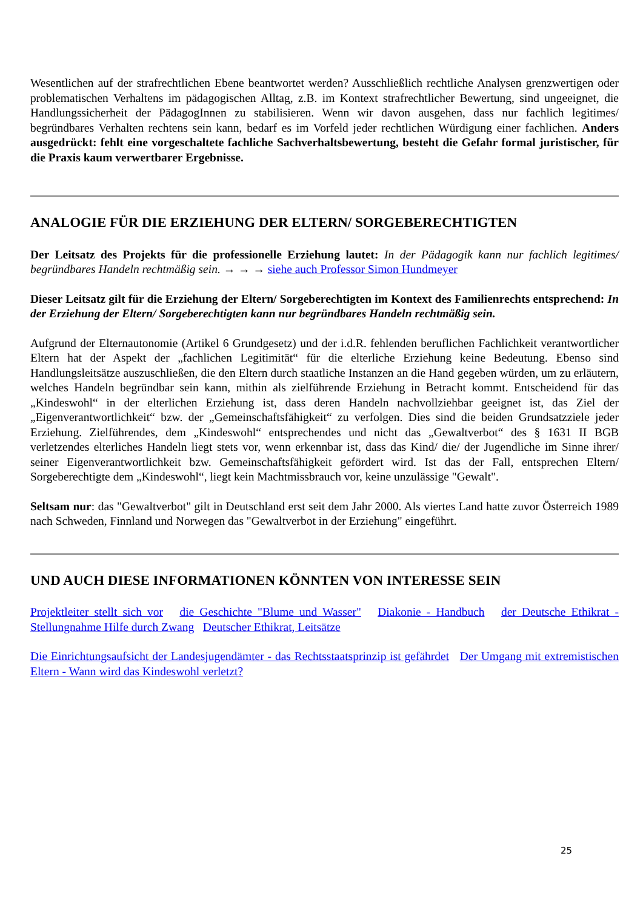Wesentlichen auf der strafrechtlichen Ebene beantwortet werden? Ausschließlich rechtliche Analysen grenzwertigen oder problematischen Verhaltens im pädagogischen Alltag, z.B. im Kontext strafrechtlicher Bewertung, sind ungeeignet, die Handlungssicherheit der PädagogInnen zu stabilisieren. Wenn wir davon ausgehen, dass nur fachlich legitimes/ begründbares Verhalten rechtens sein kann, bedarf es im Vorfeld jeder rechtlichen Würdigung einer fachlichen. Anders ausgedrückt: fehlt eine vorgeschaltete fachliche Sachverhaltsbewertung, besteht die Gefahr formal juristischer, für die Praxis kaum verwertbarer Ergebnisse.
ANALOGIE FÜR DIE ERZIEHUNG DER ELTERN/ SORGEBERECHTIGTEN
Der Leitsatz des Projekts für die professionelle Erziehung lautet: In der Pädagogik kann nur fachlich legitimes/ begründbares Handeln rechtmäßig sein. → → → siehe auch Professor Simon Hundmeyer
Dieser Leitsatz gilt für die Erziehung der Eltern/ Sorgeberechtigten im Kontext des Familienrechts entsprechend: In der Erziehung der Eltern/ Sorgeberechtigten kann nur begründbares Handeln rechtmäßig sein.
Aufgrund der Elternautonomie (Artikel 6 Grundgesetz) und der i.d.R. fehlenden beruflichen Fachlichkeit verantwortlicher Eltern hat der Aspekt der „fachlichen Legitimität“ für die elterliche Erziehung keine Bedeutung. Ebenso sind Handlungsleitsätze auszuschließen, die den Eltern durch staatliche Instanzen an die Hand gegeben würden, um zu erläutern, welches Handeln begründbar sein kann, mithin als zielführende Erziehung in Betracht kommt. Entscheidend für das „Kindeswohl“ in der elterlichen Erziehung ist, dass deren Handeln nachvollziehbar geeignet ist, das Ziel der „Eigenverantwortlichkeit“ bzw. der „Gemeinschaftsfähigkeit“ zu verfolgen. Dies sind die beiden Grundsatzziele jeder Erziehung. Zielführendes, dem „Kindeswohl“ entsprechendes und nicht das „Gewaltverbot“ des § 1631 II BGB verletzendes elterliches Handeln liegt stets vor, wenn erkennbar ist, dass das Kind/ die/ der Jugendliche im Sinne ihrer/ seiner Eigenverantwortlichkeit bzw. Gemeinschaftsfähigkeit gefördert wird. Ist das der Fall, entsprechen Eltern/ Sorgeberechtigte dem „Kindeswohl“, liegt kein Machtmissbrauch vor, keine unzulässige "Gewalt".
Seltsam nur: das "Gewaltverbot" gilt in Deutschland erst seit dem Jahr 2000. Als viertes Land hatte zuvor Österreich 1989 nach Schweden, Finnland und Norwegen das "Gewaltverbot in der Erziehung" eingeführt.
UND AUCH DIESE INFORMATIONEN KÖNNTEN VON INTERESSE SEIN
Projektleiter stellt sich vor die Geschichte "Blume und Wasser" Diakonie - Handbuch der Deutsche Ethikrat - Stellungnahme Hilfe durch Zwang Deutscher Ethikrat, Leitsätze
Die Einrichtungsaufsicht der Landesjugendämter - das Rechtsstaatsprinzip ist gefährdet Der Umgang mit extremistischen Eltern - Wann wird das Kindeswohl verletzt?
25